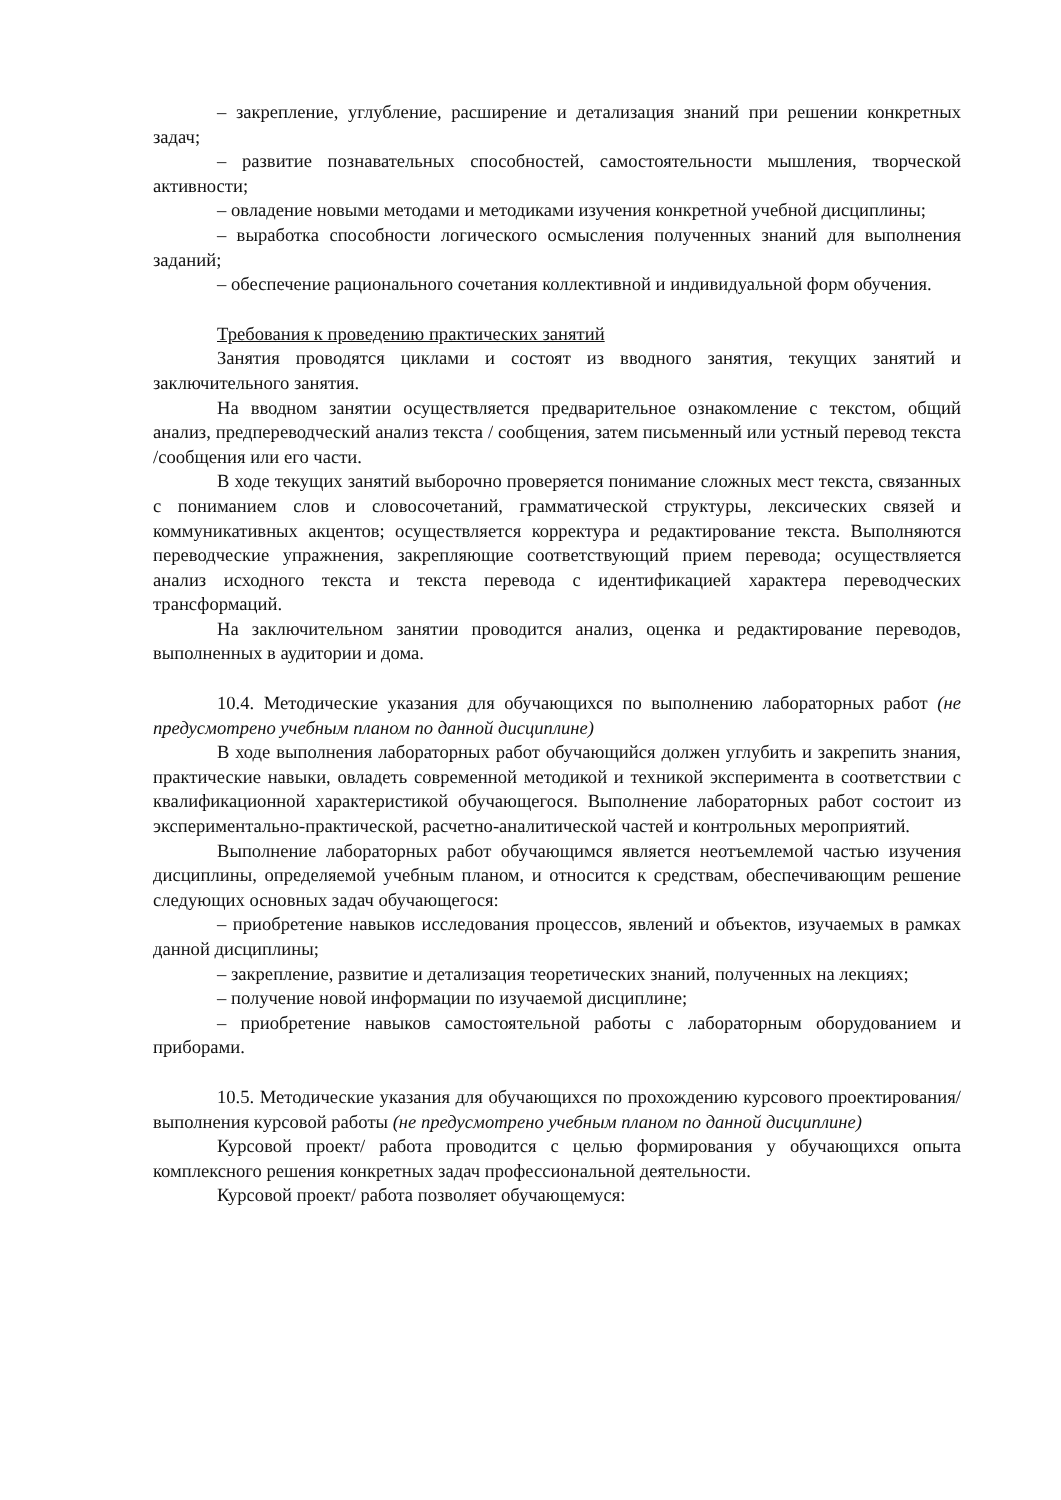– закрепление, углубление, расширение и детализация знаний при решении конкретных задач;
– развитие познавательных способностей, самостоятельности мышления, творческой активности;
– овладение новыми методами и методиками изучения конкретной учебной дисциплины;
– выработка способности логического осмысления полученных знаний для выполнения заданий;
– обеспечение рационального сочетания коллективной и индивидуальной форм обучения.
Требования к проведению практических занятий
Занятия проводятся циклами и состоят из вводного занятия, текущих занятий и заключительного занятия.
На вводном занятии осуществляется предварительное ознакомление с текстом, общий анализ, предпереводческий анализ текста / сообщения, затем письменный или устный перевод текста /сообщения или его части.
В ходе текущих занятий выборочно проверяется понимание сложных мест текста, связанных с пониманием слов и словосочетаний, грамматической структуры, лексических связей и коммуникативных акцентов; осуществляется корректура и редактирование текста. Выполняются переводческие упражнения, закрепляющие соответствующий прием перевода; осуществляется анализ исходного текста и текста перевода с идентификацией характера переводческих трансформаций.
На заключительном занятии проводится анализ, оценка и редактирование переводов, выполненных в аудитории и дома.
10.4. Методические указания для обучающихся по выполнению лабораторных работ (не предусмотрено учебным планом по данной дисциплине)
В ходе выполнения лабораторных работ обучающийся должен углубить и закрепить знания, практические навыки, овладеть современной методикой и техникой эксперимента в соответствии с квалификационной характеристикой обучающегося. Выполнение лабораторных работ состоит из экспериментально-практической, расчетно-аналитической частей и контрольных мероприятий.
Выполнение лабораторных работ обучающимся является неотъемлемой частью изучения дисциплины, определяемой учебным планом, и относится к средствам, обеспечивающим решение следующих основных задач обучающегося:
– приобретение навыков исследования процессов, явлений и объектов, изучаемых в рамках данной дисциплины;
– закрепление, развитие и детализация теоретических знаний, полученных на лекциях;
– получение новой информации по изучаемой дисциплине;
– приобретение навыков самостоятельной работы с лабораторным оборудованием и приборами.
10.5. Методические указания для обучающихся по прохождению курсового проектирования/выполнения курсовой работы (не предусмотрено учебным планом по данной дисциплине)
Курсовой проект/ работа проводится с целью формирования у обучающихся опыта комплексного решения конкретных задач профессиональной деятельности.
Курсовой проект/ работа позволяет обучающемуся: